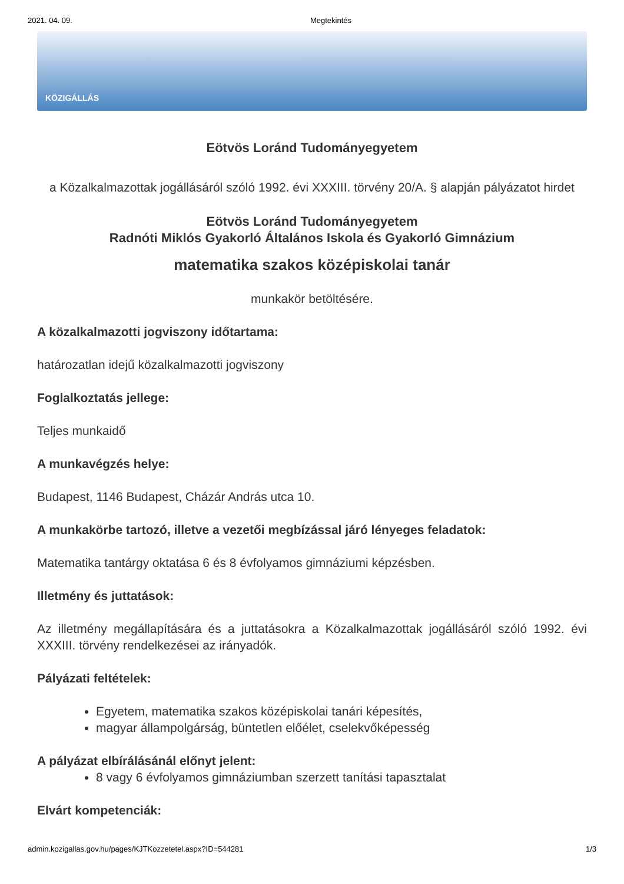2021. 04. 09. Megtekintés
KÖZIGÁLLÁS
Eötvös Loránd Tudományegyetem
a Közalkalmazottak jogállásáról szóló 1992. évi XXXIII. törvény 20/A. § alapján pályázatot hirdet
Eötvös Loránd Tudományegyetem
Radnóti Miklós Gyakorló Általános Iskola és Gyakorló Gimnázium
matematika szakos középiskolai tanár
munkakör betöltésére.
A közalkalmazotti jogviszony időtartama:
határozatlan idejű közalkalmazotti jogviszony
Foglalkoztatás jellege:
Teljes munkaidő
A munkavégzés helye:
Budapest, 1146 Budapest, Cházár András utca 10.
A munkakörbe tartozó, illetve a vezetői megbízással járó lényeges feladatok:
Matematika tantárgy oktatása 6 és 8 évfolyamos gimnáziumi képzésben.
Illetmény és juttatások:
Az illetmény megállapítására és a juttatásokra a Közalkalmazottak jogállásáról szóló 1992. évi XXXIII. törvény rendelkezései az irányadók.
Pályázati feltételek:
Egyetem, matematika szakos középiskolai tanári képesítés,
magyar állampolgárság, büntetlen előélet, cselekvőképesség
A pályázat elbírálásánál előnyt jelent:
8 vagy 6 évfolyamos gimnáziumban szerzett tanítási tapasztalat
Elvárt kompetenciák:
admin.kozigallas.gov.hu/pages/KJTKozzetetel.aspx?ID=544281 1/3